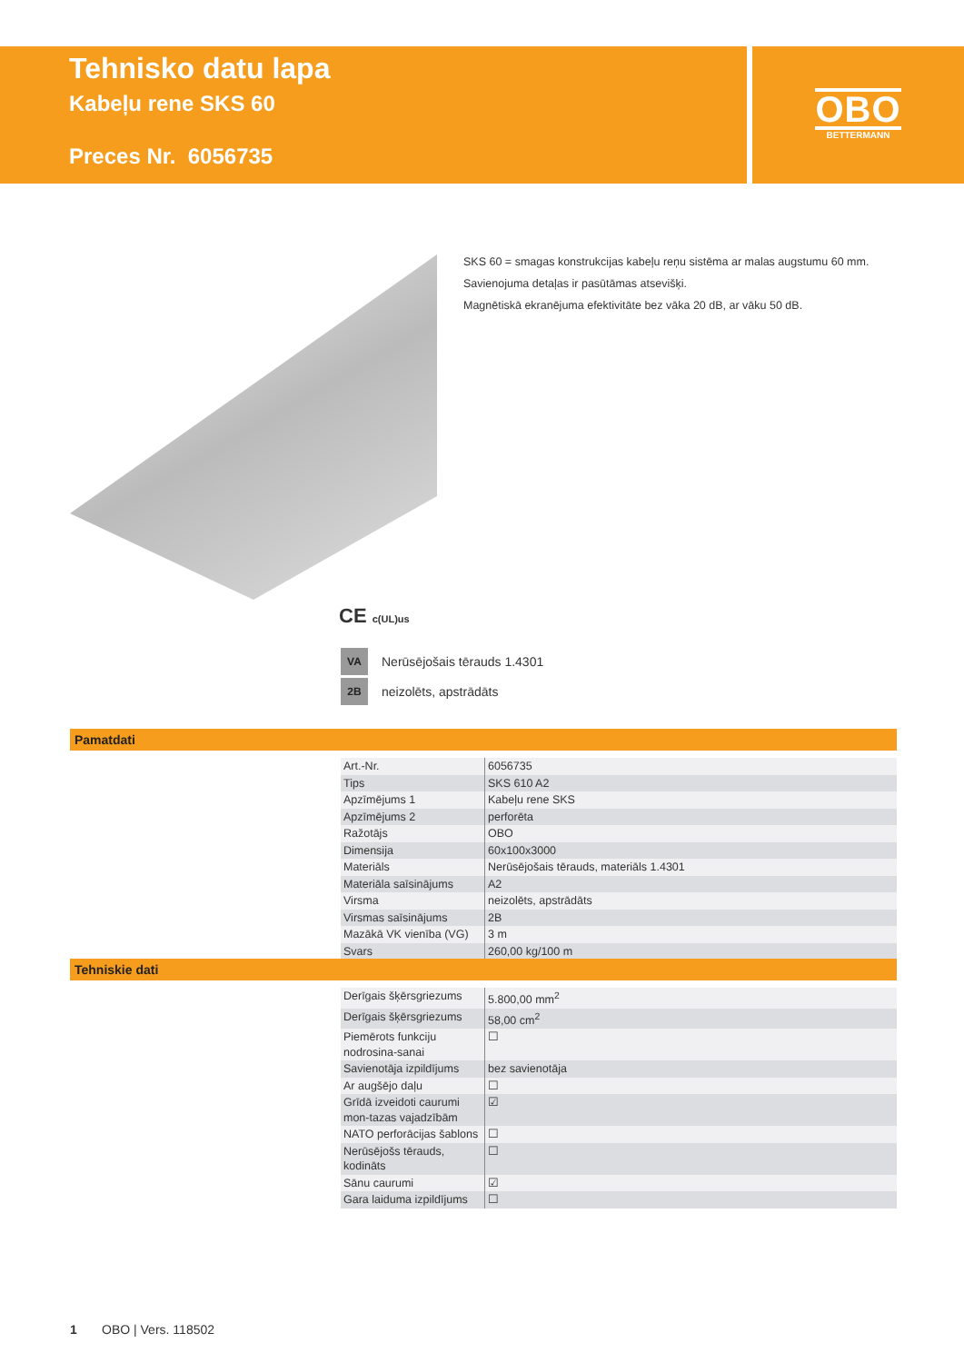Tehnisko datu lapa
Kabeļu rene SKS 60
Preces Nr. 6056735
OBO
BETTERMANN
SKS 60 = smagas konstrukcijas kabeļu reņu sistēma ar malas augstumu 60 mm.
Savienojuma detaļas ir pasūtāmas atsevišķi.
Magnētiskā ekranējuma efektivitāte bez vāka 20 dB, ar vāku 50 dB.
CE c(UL)us
VA Nerūsējošais tērauds 1.4301
2B neizolēts, apstrādāts
Pamatdati
| Art.-Nr. | 6056735 |
| Tips | SKS 610 A2 |
| Apzīmējums 1 | Kabeļu rene SKS |
| Apzīmējums 2 | perforēta |
| Ražotājs | OBO |
| Dimensija | 60x100x3000 |
| Materiāls | Nerūsējošais tērauds, materiāls 1.4301 |
| Materiāla saīsinājums | A2 |
| Virsma | neizolēts, apstrādāts |
| Virsmas saīsinājums | 2B |
| Mazākā VK vienība (VG) | 3 m |
| Svars | 260,00 kg/100 m |
Tehniskie dati
| Derīgais šķērsgriezums | 5.800,00 mm<sup>2</sup> |
| Derīgais šķērsgriezums | 58,00 cm<sup>2</sup> |
| Piemērots funkciju nodrosina-sanai | ☐ |
| Savienotāja izpildījums | bez savienotāja |
| Ar augšējo daļu | ☐ |
| Grīdā izveidoti caurumi mon-tazas vajadzībām | ☑ |
| NATO perforācijas šablons | ☐ |
| Nerūsējošs tērauds, kodināts | ☐ |
| Sānu caurumi | ☑ |
| Gara laiduma izpildījums | ☐ |
1 OBO | Vers. 118502